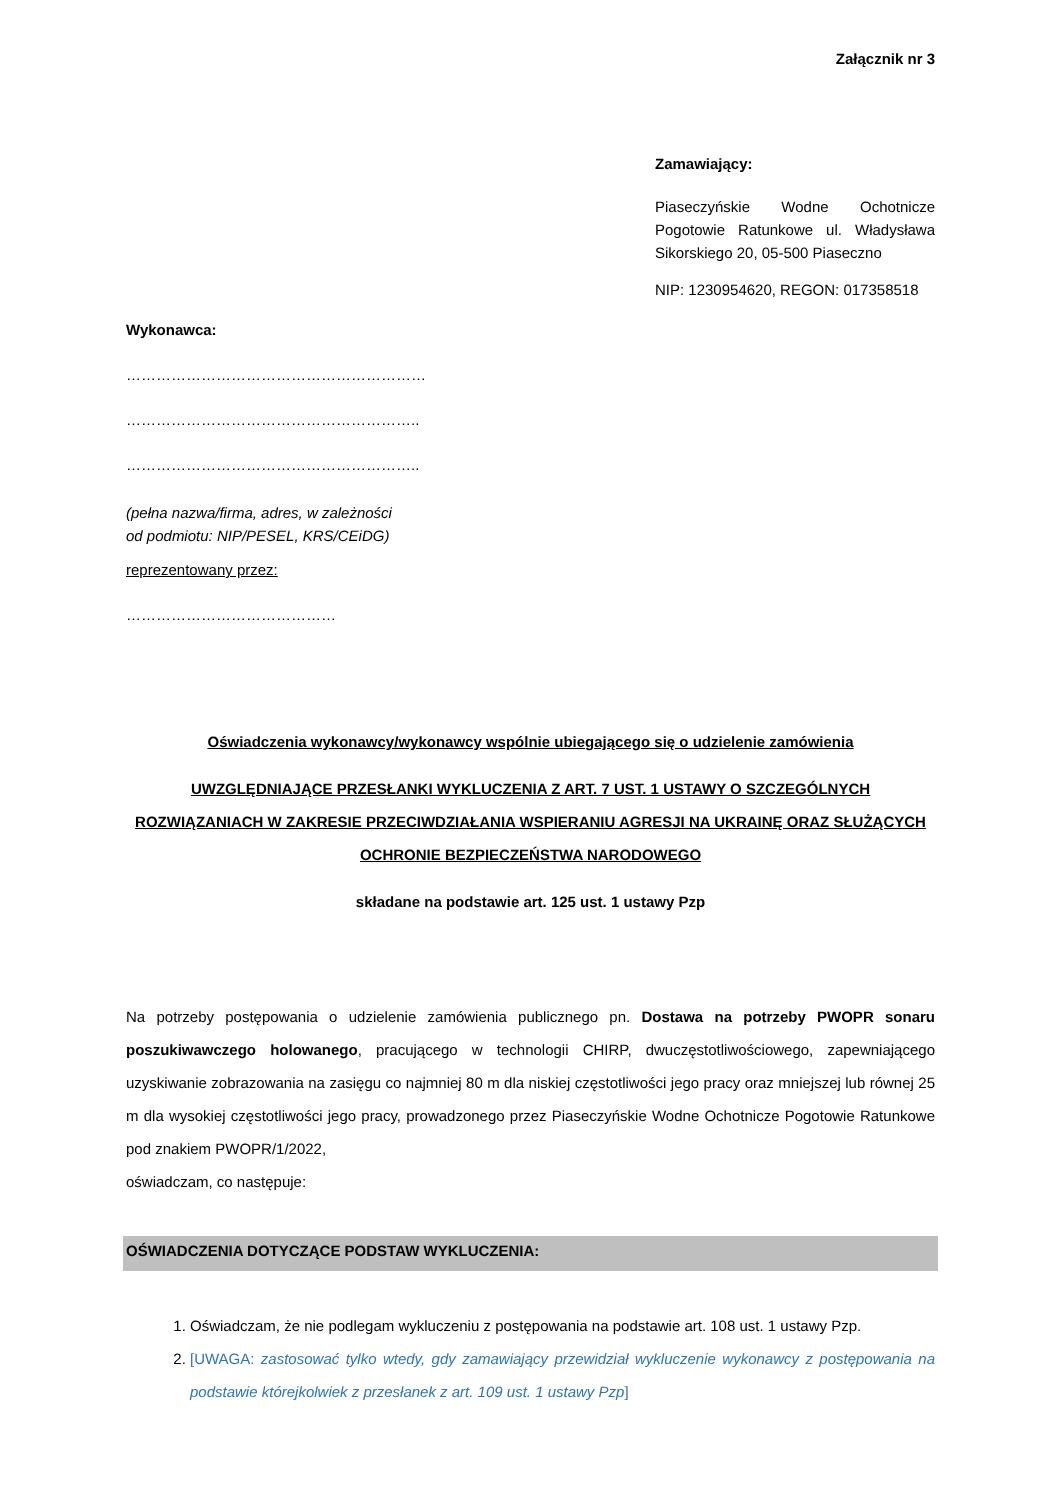Załącznik nr 3
Zamawiający:
Piaseczyńskie Wodne Ochotnicze Pogotowie Ratunkowe ul. Władysława Sikorskiego 20, 05-500 Piaseczno
NIP: 1230954620, REGON: 017358518
Wykonawca:
……………………………………………………
…………………………………………………..
…………………………………………………..
(pełna nazwa/firma, adres, w zależności od podmiotu: NIP/PESEL, KRS/CEiDG)
reprezentowany przez:
……………………………………
Oświadczenia wykonawcy/wykonawcy wspólnie ubiegającego się o udzielenie zamówienia
UWZGLĘDNIAJĄCE PRZESŁANKI WYKLUCZENIA Z ART. 7 UST. 1 USTAWY O SZCZEGÓLNYCH ROZWIĄZANIACH W ZAKRESIE PRZECIWDZIAŁANIA WSPIERANIU AGRESJI NA UKRAINĘ ORAZ SŁUŻĄCYCH OCHRONIE BEZPIECZEŃSTWA NARODOWEGO
składane na podstawie art. 125 ust. 1 ustawy Pzp
Na potrzeby postępowania o udzielenie zamówienia publicznego pn. Dostawa na potrzeby PWOPR sonaru poszukiwawczego holowanego, pracującego w technologii CHIRP, dwuczęstotliwościowego, zapewniającego uzyskiwanie zobrazowania na zasięgu co najmniej 80 m dla niskiej częstotliwości jego pracy oraz mniejszej lub równej 25 m dla wysokiej częstotliwości jego pracy, prowadzonego przez Piaseczyńskie Wodne Ochotnicze Pogotowie Ratunkowe pod znakiem PWOPR/1/2022,
oświadczam, co następuje:
OŚWIADCZENIA DOTYCZĄCE PODSTAW WYKLUCZENIA:
1. Oświadczam, że nie podlegam wykluczeniu z postępowania na podstawie art. 108 ust. 1 ustawy Pzp.
2. [UWAGA: zastosować tylko wtedy, gdy zamawiający przewidział wykluczenie wykonawcy z postępowania na podstawie którejkolwiek z przesłanek z art. 109 ust. 1 ustawy Pzp]